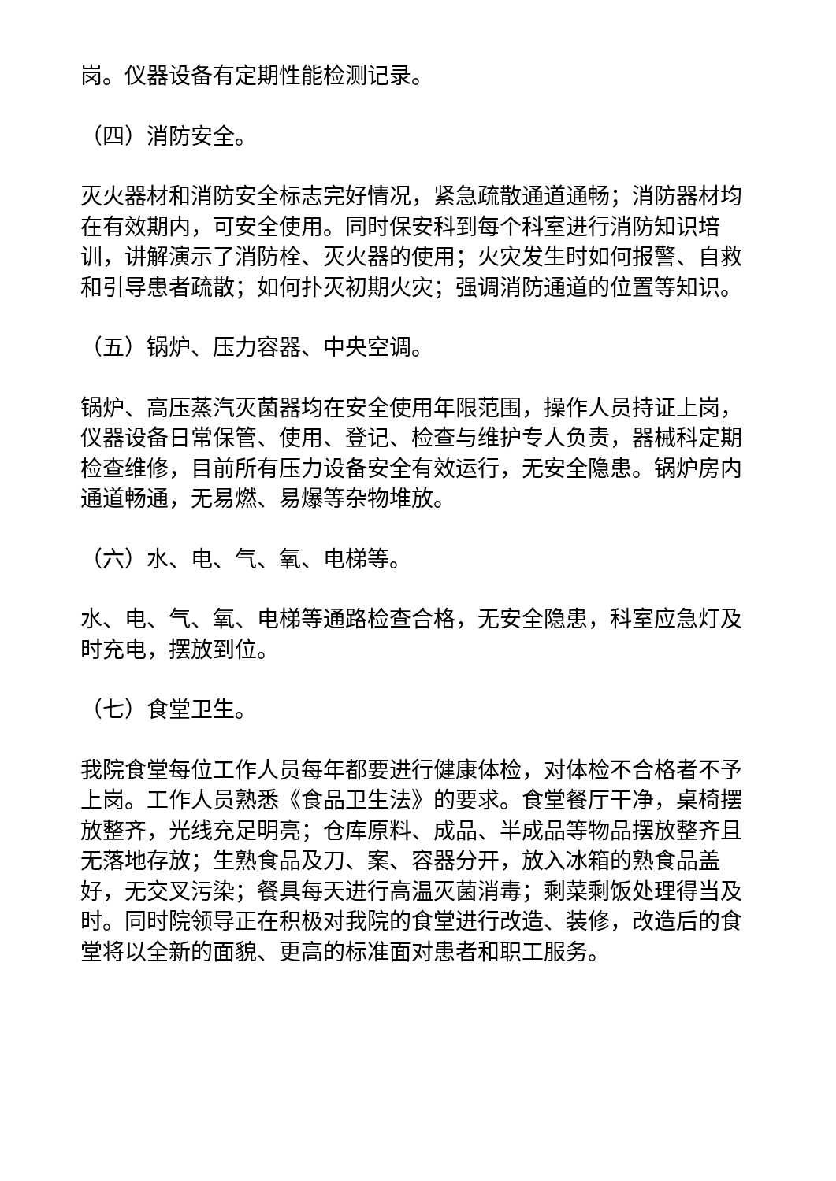岗。仪器设备有定期性能检测记录。
（四）消防安全。
灭火器材和消防安全标志完好情况，紧急疏散通道通畅；消防器材均在有效期内，可安全使用。同时保安科到每个科室进行消防知识培训，讲解演示了消防栓、灭火器的使用；火灾发生时如何报警、自救和引导患者疏散；如何扑灭初期火灾；强调消防通道的位置等知识。
（五）锅炉、压力容器、中央空调。
锅炉、高压蒸汽灭菌器均在安全使用年限范围，操作人员持证上岗，仪器设备日常保管、使用、登记、检查与维护专人负责，器械科定期检查维修，目前所有压力设备安全有效运行，无安全隐患。锅炉房内通道畅通，无易燃、易爆等杂物堆放。
（六）水、电、气、氧、电梯等。
水、电、气、氧、电梯等通路检查合格，无安全隐患，科室应急灯及时充电，摆放到位。
（七）食堂卫生。
我院食堂每位工作人员每年都要进行健康体检，对体检不合格者不予上岗。工作人员熟悉《食品卫生法》的要求。食堂餐厅干净，桌椅摆放整齐，光线充足明亮；仓库原料、成品、半成品等物品摆放整齐且无落地存放；生熟食品及刀、案、容器分开，放入冰箱的熟食品盖好，无交叉污染；餐具每天进行高温灭菌消毒；剩菜剩饭处理得当及时。同时院领导正在积极对我院的食堂进行改造、装修，改造后的食堂将以全新的面貌、更高的标准面对患者和职工服务。